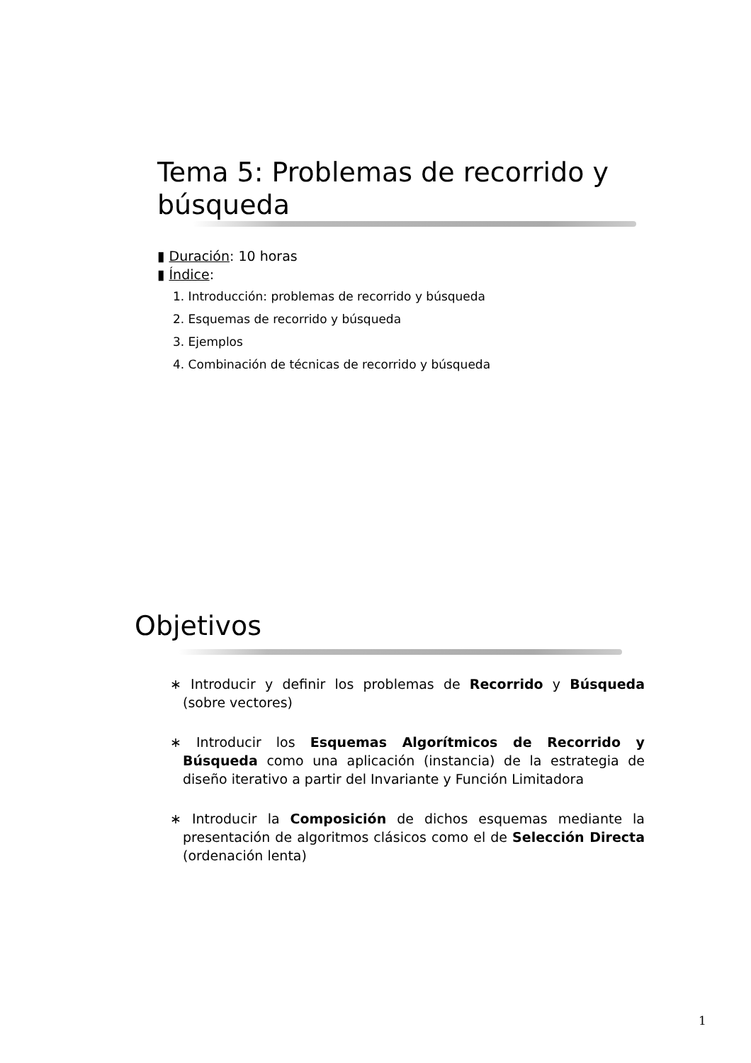Tema 5: Problemas de recorrido y búsqueda
▮ Duración: 10 horas
▮ Índice:
1. Introducción: problemas de recorrido y búsqueda
2. Esquemas de recorrido y búsqueda
3. Ejemplos
4. Combinación de técnicas de recorrido y búsqueda
Objetivos
∗ Introducir y definir los problemas de Recorrido y Búsqueda (sobre vectores)
∗ Introducir los Esquemas Algorítmicos de Recorrido y Búsqueda como una aplicación (instancia) de la estrategia de diseño iterativo a partir del Invariante y Función Limitadora
∗ Introducir la Composición de dichos esquemas mediante la presentación de algoritmos clásicos como el de Selección Directa (ordenación lenta)
1